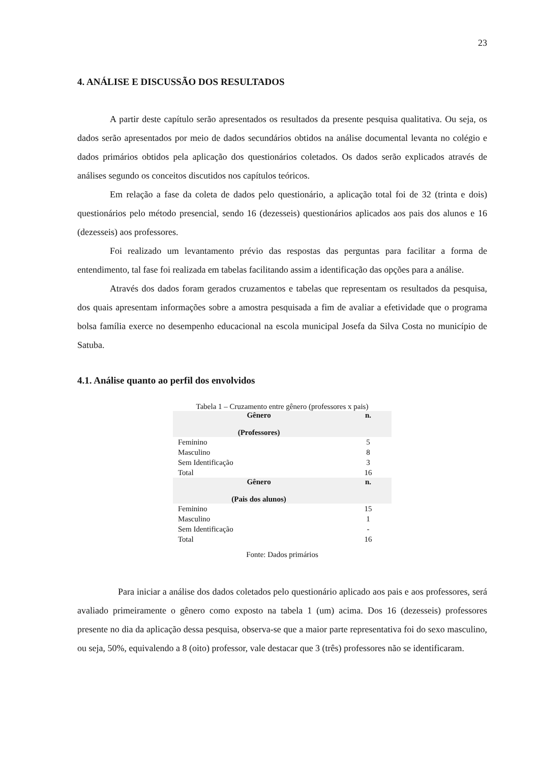23
4. ANÁLISE E DISCUSSÃO DOS RESULTADOS
A partir deste capítulo serão apresentados os resultados da presente pesquisa qualitativa. Ou seja, os dados serão apresentados por meio de dados secundários obtidos na análise documental levanta no colégio e dados primários obtidos pela aplicação dos questionários coletados. Os dados serão explicados através de análises segundo os conceitos discutidos nos capítulos teóricos.
Em relação a fase da coleta de dados pelo questionário, a aplicação total foi de 32 (trinta e dois) questionários pelo método presencial, sendo 16 (dezesseis) questionários aplicados aos pais dos alunos e 16 (dezesseis) aos professores.
Foi realizado um levantamento prévio das respostas das perguntas para facilitar a forma de entendimento, tal fase foi realizada em tabelas facilitando assim a identificação das opções para a análise.
Através dos dados foram gerados cruzamentos e tabelas que representam os resultados da pesquisa, dos quais apresentam informações sobre a amostra pesquisada a fim de avaliar a efetividade que o programa bolsa família exerce no desempenho educacional na escola municipal Josefa da Silva Costa no município de Satuba.
4.1. Análise quanto ao perfil dos envolvidos
Tabela 1 – Cruzamento entre gênero (professores x pais)
| Gênero (Professores) | n. |
| --- | --- |
| Feminino | 5 |
| Masculino | 8 |
| Sem Identificação | 3 |
| Total | 16 |
| Gênero (Pais dos alunos) | n. |
| Feminino | 15 |
| Masculino | 1 |
| Sem Identificação | - |
| Total | 16 |
Fonte: Dados primários
Para iniciar a análise dos dados coletados pelo questionário aplicado aos pais e aos professores, será avaliado primeiramente o gênero como exposto na tabela 1 (um) acima. Dos 16 (dezesseis) professores presente no dia da aplicação dessa pesquisa, observa-se que a maior parte representativa foi do sexo masculino, ou seja, 50%, equivalendo a 8 (oito) professor, vale destacar que 3 (três) professores não se identificaram.